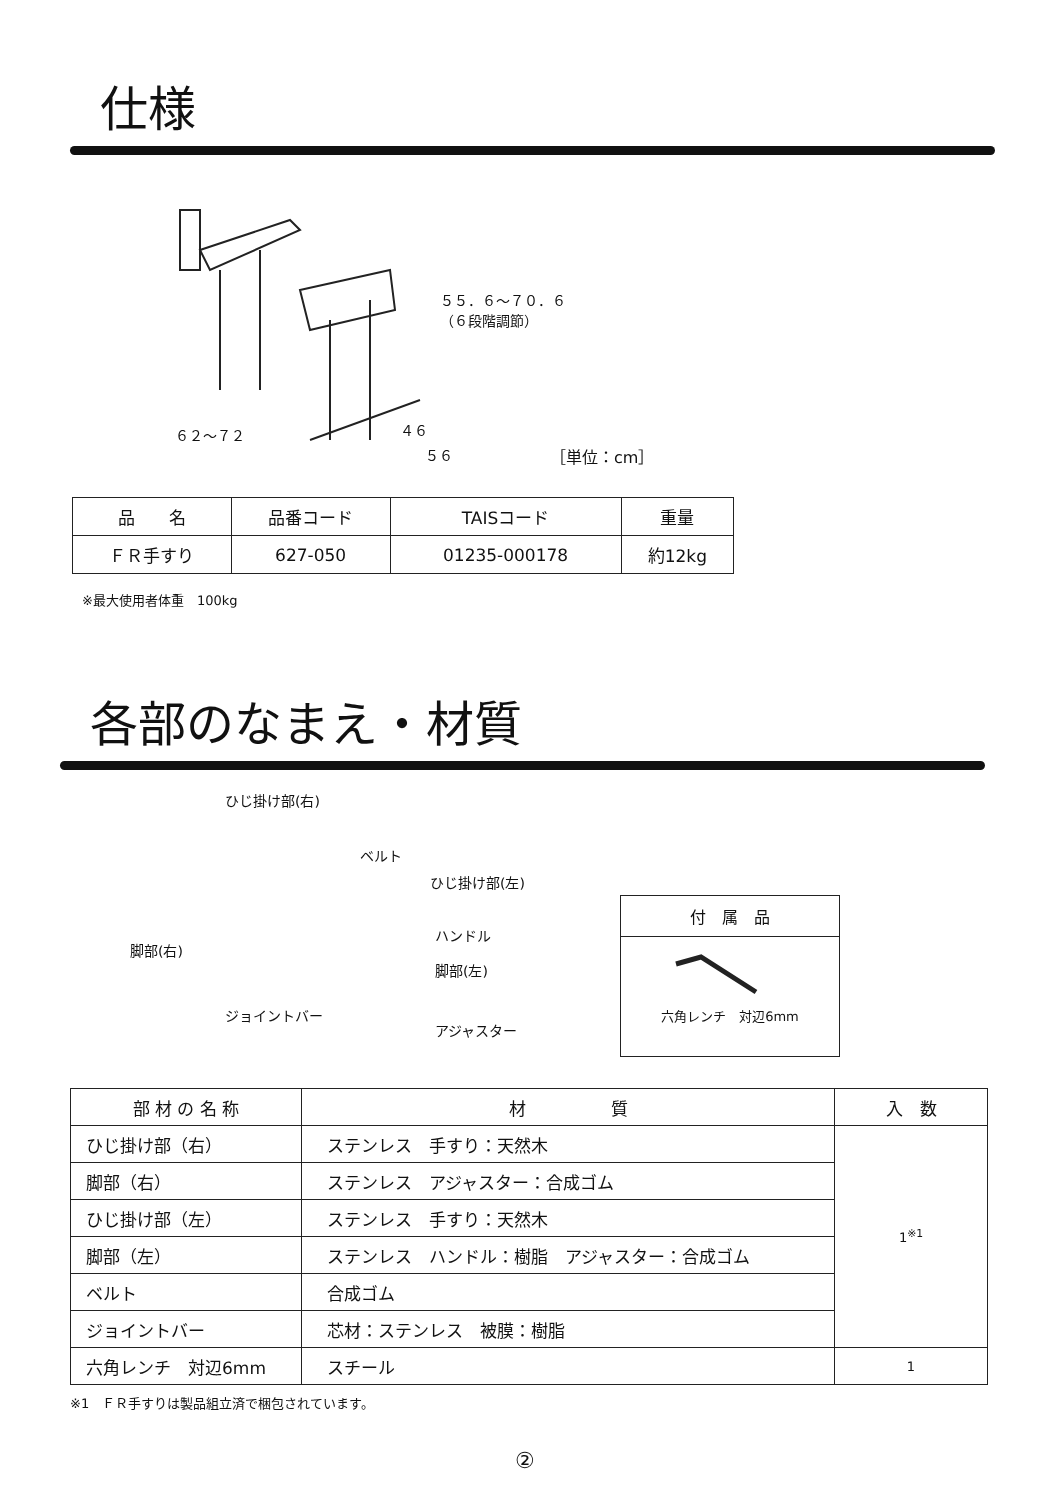仕様
５５．６～７０．６
（６段階調節）
６２～７２ ４６
５６ ［単位：cm］
| 品 名 | 品番コード | TAISコード | 重量 |
| --- | --- | --- | --- |
| ＦＲ手すり | 627-050 | 01235-000178 | 約12kg |
※最大使用者体重　100kg
各部のなまえ・材質
ひじ掛け部(右)
ベルト
ひじ掛け部(左)
ハンドル
脚部(右)
脚部(左)
ジョイントバー
アジャスター
付　属　品
六角レンチ　対辺6mm
| 部 材 の 名 称 | 材 質 | 入 数 |
| --- | --- | --- |
| ひじ掛け部（右） | ステンレス 手すり：天然木 | 1<sup>※1</sup> |
| 脚部（右） | ステンレス アジャスター：合成ゴム | |
| ひじ掛け部（左） | ステンレス 手すり：天然木 | |
| 脚部（左） | ステンレス ハンドル：樹脂 アジャスター：合成ゴム | |
| ベルト | 合成ゴム | |
| ジョイントバー | 芯材：ステンレス 被膜：樹脂 | |
| 六角レンチ 対辺6mm | スチール | 1 |
※1　ＦＲ手すりは製品組立済で梱包されています。
②